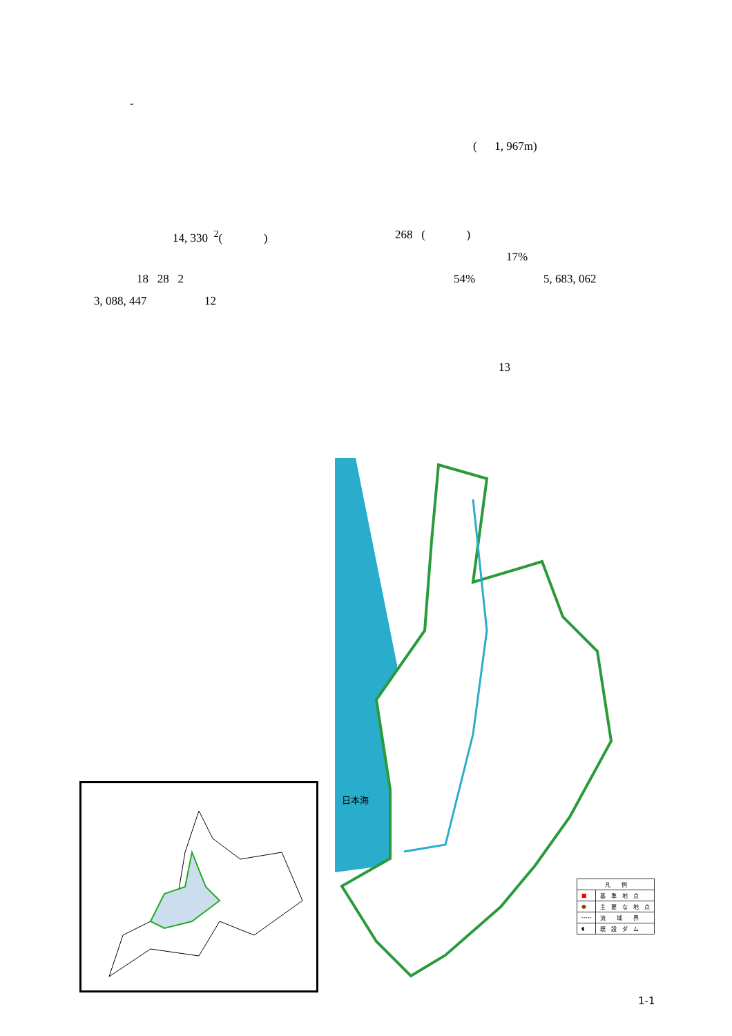-
( 1, 967m)
14, 330 <sup>2</sup>( ) 268 ( )
17%
18 28 2 54% 5, 683, 062
3, 088, 447 12
13
日本海
| 凡 例 | |
| ■ | 基 準 地 点 |
| ● | 主 要 な 地 点 |
| ----- | 流 域 界 |
| ◖ | 既 設 ダ ム |
1-1